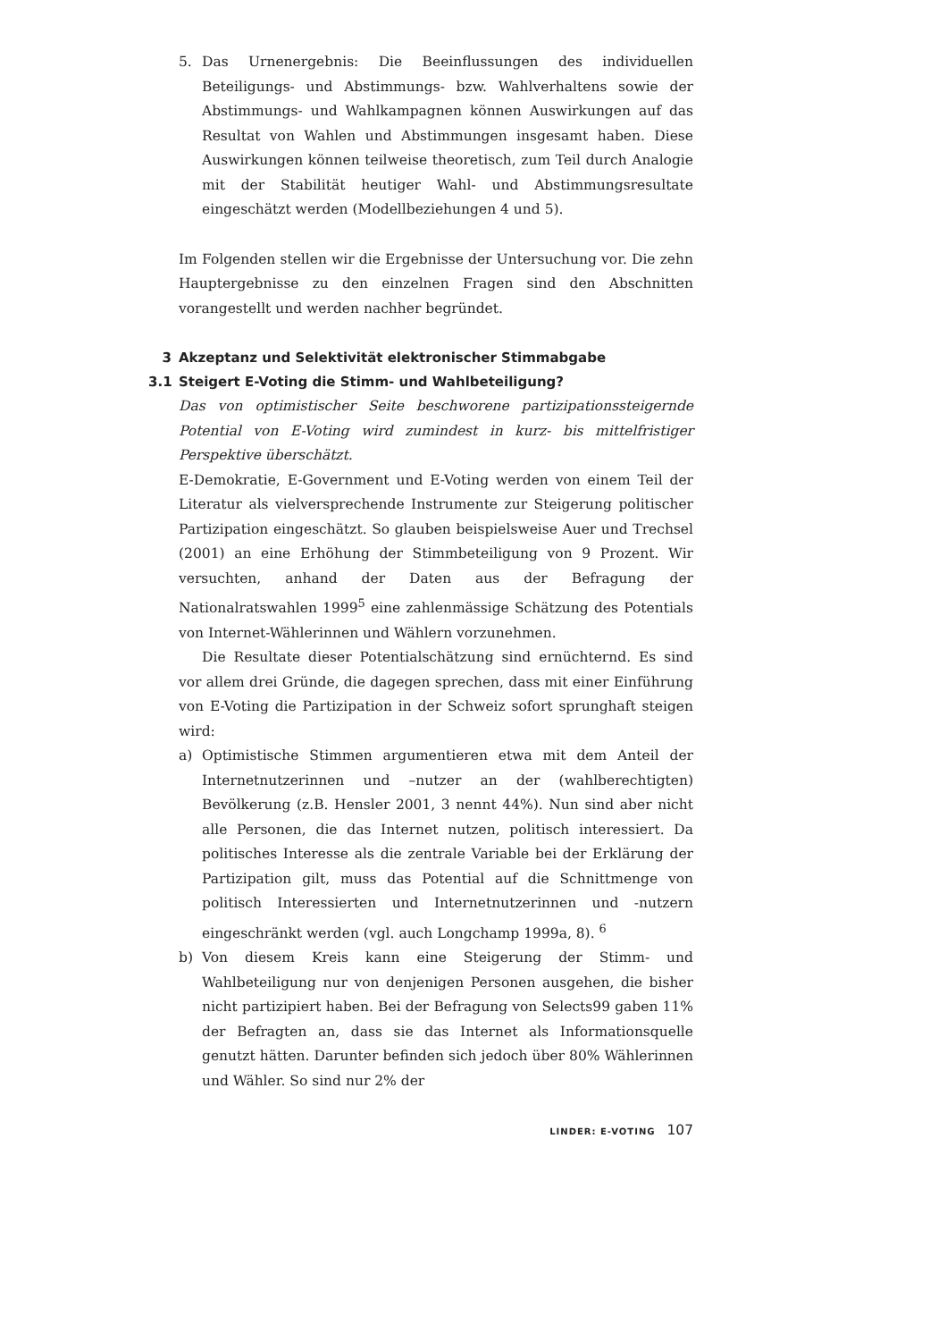5. Das Urnenergebnis: Die Beeinflussungen des individuellen Beteiligungs- und Abstimmungs- bzw. Wahlverhaltens sowie der Abstimmungs- und Wahlkampagnen können Auswirkungen auf das Resultat von Wahlen und Abstimmungen insgesamt haben. Diese Auswirkungen können teilweise theoretisch, zum Teil durch Analogie mit der Stabilität heutiger Wahl- und Abstimmungsresultate eingeschätzt werden (Modellbeziehungen 4 und 5).
Im Folgenden stellen wir die Ergebnisse der Untersuchung vor. Die zehn Hauptergebnisse zu den einzelnen Fragen sind den Abschnitten vorangestellt und werden nachher begründet.
3 Akzeptanz und Selektivität elektronischer Stimmabgabe
3.1 Steigert E-Voting die Stimm- und Wahlbeteiligung?
Das von optimistischer Seite beschworene partizipationssteigernde Potential von E-Voting wird zumindest in kurz- bis mittelfristiger Perspektive überschätzt.
E-Demokratie, E-Government und E-Voting werden von einem Teil der Literatur als vielversprechende Instrumente zur Steigerung politischer Partizipation eingeschätzt. So glauben beispielsweise Auer und Trechsel (2001) an eine Erhöhung der Stimmbeteiligung von 9 Prozent. Wir versuchten, anhand der Daten aus der Befragung der Nationalratswahlen 1999<sup>5</sup> eine zahlenmässige Schätzung des Potentials von Internet-Wählerinnen und Wählern vorzunehmen.
Die Resultate dieser Potentialschätzung sind ernüchternd. Es sind vor allem drei Gründe, die dagegen sprechen, dass mit einer Einführung von E-Voting die Partizipation in der Schweiz sofort sprunghaft steigen wird:
a) Optimistische Stimmen argumentieren etwa mit dem Anteil der Internetnutzerinnen und –nutzer an der (wahlberechtigten) Bevölkerung (z.B. Hensler 2001, 3 nennt 44%). Nun sind aber nicht alle Personen, die das Internet nutzen, politisch interessiert. Da politisches Interesse als die zentrale Variable bei der Erklärung der Partizipation gilt, muss das Potential auf die Schnittmenge von politisch Interessierten und Internetnutzerinnen und -nutzern eingeschränkt werden (vgl. auch Longchamp 1999a, 8). <sup>6</sup>
b) Von diesem Kreis kann eine Steigerung der Stimm- und Wahlbeteiligung nur von denjenigen Personen ausgehen, die bisher nicht partizipiert haben. Bei der Befragung von Selects99 gaben 11% der Befragten an, dass sie das Internet als Informationsquelle genutzt hätten. Darunter befinden sich jedoch über 80% Wählerinnen und Wähler. So sind nur 2% der
LINDER: E-VOTING 107